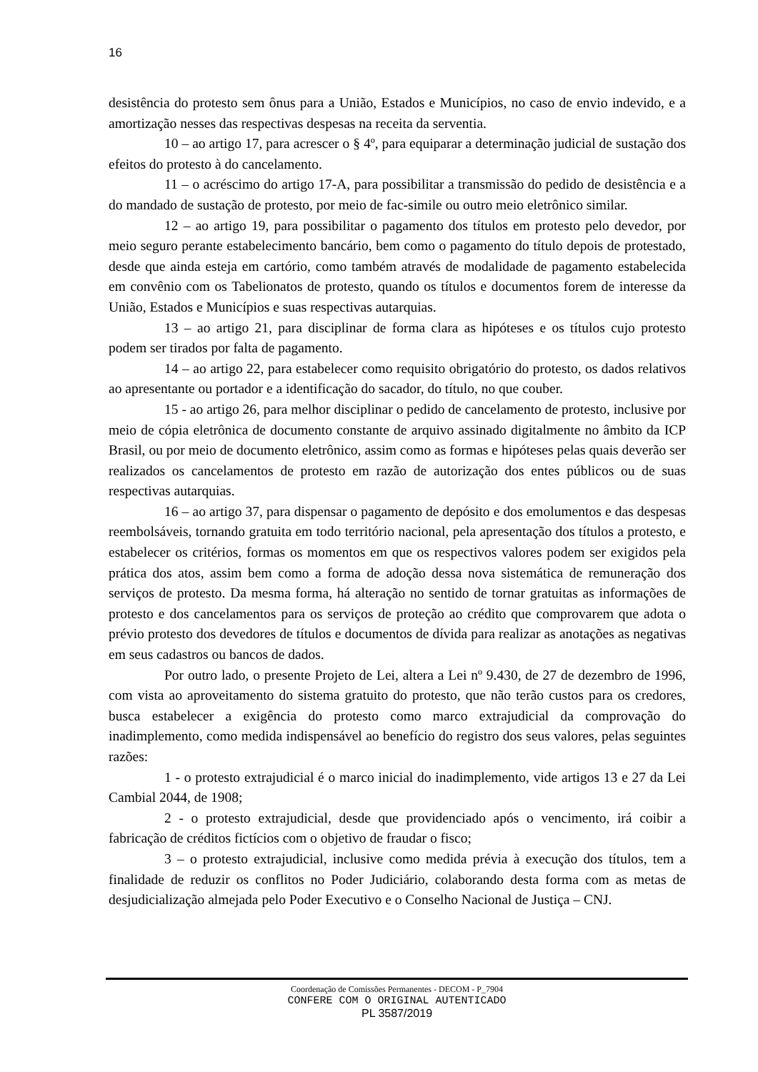16
desistência do protesto sem ônus para a União, Estados e Municípios, no caso de envio indevido, e a amortização nesses das respectivas despesas na receita da serventia.
10 – ao artigo 17, para acrescer o § 4º, para equiparar a determinação judicial de sustação dos efeitos do protesto à do cancelamento.
11 – o acréscimo do artigo 17-A, para possibilitar a transmissão do pedido de desistência e a do mandado de sustação de protesto, por meio de fac-simile ou outro meio eletrônico similar.
12 – ao artigo 19, para possibilitar o pagamento dos títulos em protesto pelo devedor, por meio seguro perante estabelecimento bancário, bem como o pagamento do título depois de protestado, desde que ainda esteja em cartório, como também através de modalidade de pagamento estabelecida em convênio com os Tabelionatos de protesto, quando os títulos e documentos forem de interesse da União, Estados e Municípios e suas respectivas autarquias.
13 – ao artigo 21, para disciplinar de forma clara as hipóteses e os títulos cujo protesto podem ser tirados por falta de pagamento.
14 – ao artigo 22, para estabelecer como requisito obrigatório do protesto, os dados relativos ao apresentante ou portador e a identificação do sacador, do título, no que couber.
15 - ao artigo 26, para melhor disciplinar o pedido de cancelamento de protesto, inclusive por meio de cópia eletrônica de documento constante de arquivo assinado digitalmente no âmbito da ICP Brasil, ou por meio de documento eletrônico, assim como as formas e hipóteses pelas quais deverão ser realizados os cancelamentos de protesto em razão de autorização dos entes públicos ou de suas respectivas autarquias.
16 – ao artigo 37, para dispensar o pagamento de depósito e dos emolumentos e das despesas reembolsáveis, tornando gratuita em todo território nacional, pela apresentação dos títulos a protesto, e estabelecer os critérios, formas os momentos em que os respectivos valores podem ser exigidos pela prática dos atos, assim bem como a forma de adoção dessa nova sistemática de remuneração dos serviços de protesto. Da mesma forma, há alteração no sentido de tornar gratuitas as informações de protesto e dos cancelamentos para os serviços de proteção ao crédito que comprovarem que adota o prévio protesto dos devedores de títulos e documentos de dívida para realizar as anotações as negativas em seus cadastros ou bancos de dados.
Por outro lado, o presente Projeto de Lei, altera a Lei nº 9.430, de 27 de dezembro de 1996, com vista ao aproveitamento do sistema gratuito do protesto, que não terão custos para os credores, busca estabelecer a exigência do protesto como marco extrajudicial da comprovação do inadimplemento, como medida indispensável ao benefício do registro dos seus valores, pelas seguintes razões:
1 - o protesto extrajudicial é o marco inicial do inadimplemento, vide artigos 13 e 27 da Lei Cambial 2044, de 1908;
2 - o protesto extrajudicial, desde que providenciado após o vencimento, irá coibir a fabricação de créditos fictícios com o objetivo de fraudar o fisco;
3 – o protesto extrajudicial, inclusive como medida prévia à execução dos títulos, tem a finalidade de reduzir os conflitos no Poder Judiciário, colaborando desta forma com as metas de desjudicialização almejada pelo Poder Executivo e o Conselho Nacional de Justiça – CNJ.
Coordenação de Comissões Permanentes - DECOM - P_7904
CONFERE COM O ORIGINAL AUTENTICADO
PL 3587/2019